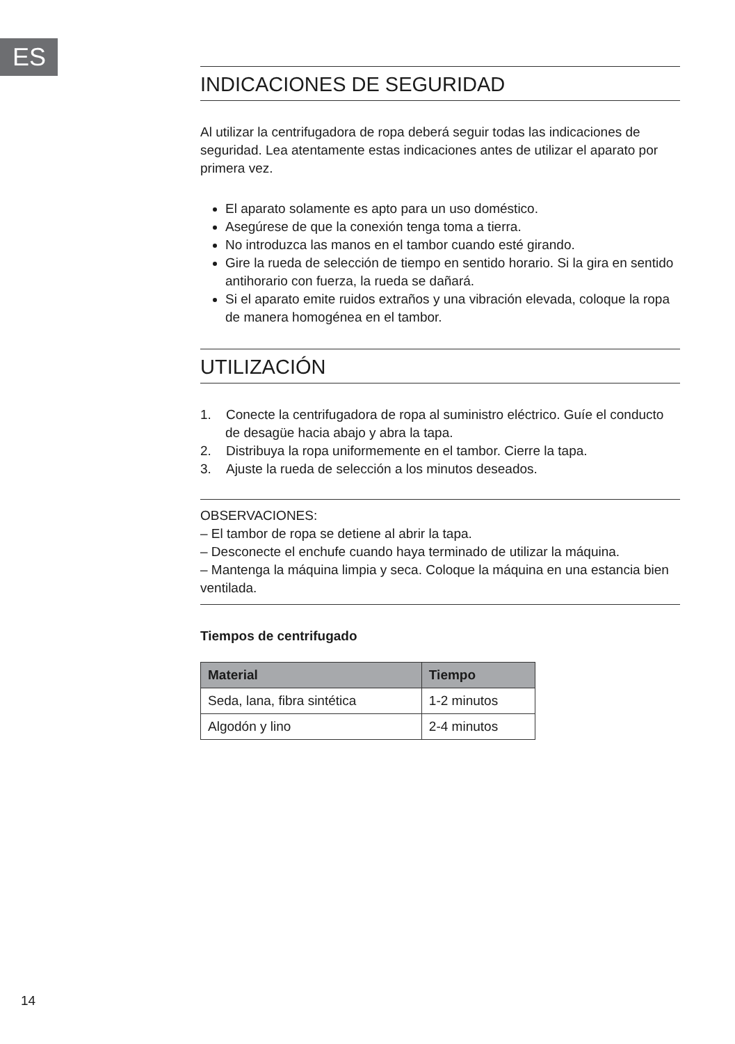ES
INDICACIONES DE SEGURIDAD
Al utilizar la centrifugadora de ropa deberá seguir todas las indicaciones de seguridad. Lea atentamente estas indicaciones antes de utilizar el aparato por primera vez.
El aparato solamente es apto para un uso doméstico.
Asegúrese de que la conexión tenga toma a tierra.
No introduzca las manos en el tambor cuando esté girando.
Gire la rueda de selección de tiempo en sentido horario. Si la gira en sentido antihorario con fuerza, la rueda se dañará.
Si el aparato emite ruidos extraños y una vibración elevada, coloque la ropa de manera homogénea en el tambor.
UTILIZACIÓN
1. Conecte la centrifugadora de ropa al suministro eléctrico. Guíe el conducto de desagüe hacia abajo y abra la tapa.
2. Distribuya la ropa uniformemente en el tambor. Cierre la tapa.
3. Ajuste la rueda de selección a los minutos deseados.
OBSERVACIONES:
– El tambor de ropa se detiene al abrir la tapa.
– Desconecte el enchufe cuando haya terminado de utilizar la máquina.
– Mantenga la máquina limpia y seca. Coloque la máquina en una estancia bien ventilada.
Tiempos de centrifugado
| Material | Tiempo |
| --- | --- |
| Seda, lana, fibra sintética | 1-2 minutos |
| Algodón y lino | 2-4 minutos |
14